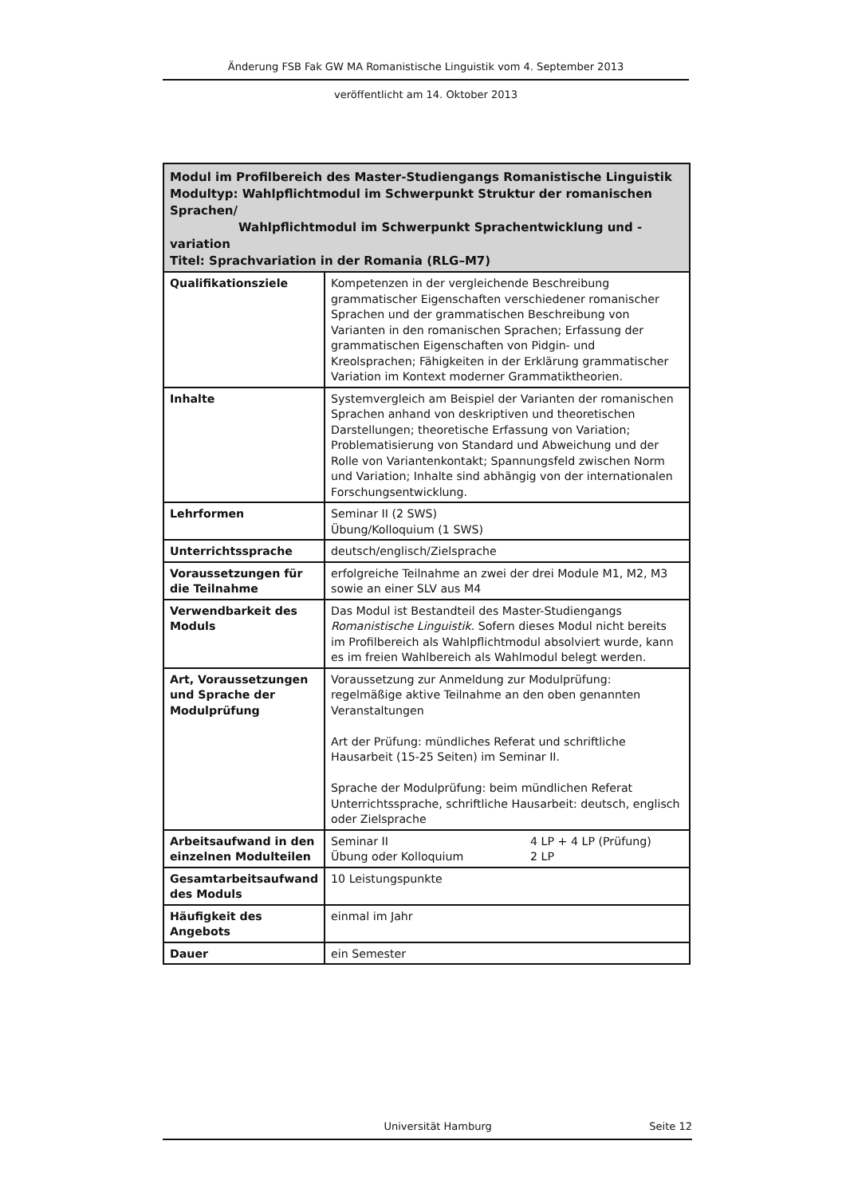Änderung FSB Fak GW MA Romanistische Linguistik vom 4. September 2013
veröffentlicht am 14. Oktober 2013
| Modul im Profilbereich des Master-Studiengangs Romanistische Linguistik Modultyp: Wahlpflichtmodul im Schwerpunkt Struktur der romanischen Sprachen/ Wahlpflichtmodul im Schwerpunkt Sprachentwicklung und -variation Titel: Sprachvariation in der Romania (RLG–M7) | |
| --- | --- |
| Qualifikationsziele | Kompetenzen in der vergleichende Beschreibung grammatischer Eigenschaften verschiedener romanischer Sprachen und der grammatischen Beschreibung von Varianten in den romanischen Sprachen; Erfassung der grammatischen Eigenschaften von Pidgin- und Kreolsprachen; Fähigkeiten in der Erklärung grammatischer Variation im Kontext moderner Grammatiktheorien. |
| Inhalte | Systemvergleich am Beispiel der Varianten der romanischen Sprachen anhand von deskriptiven und theoretischen Darstellungen; theoretische Erfassung von Variation; Problematisierung von Standard und Abweichung und der Rolle von Variantenkontakt; Spannungsfeld zwischen Norm und Variation; Inhalte sind abhängig von der internationalen Forschungsentwicklung. |
| Lehrformen | Seminar II (2 SWS) Übung/Kolloquium (1 SWS) |
| Unterrichtssprache | deutsch/englisch/Zielsprache |
| Voraussetzungen für die Teilnahme | erfolgreiche Teilnahme an zwei der drei Module M1, M2, M3 sowie an einer SLV aus M4 |
| Verwendbarkeit des Moduls | Das Modul ist Bestandteil des Master-Studiengangs Romanistische Linguistik . Sofern dieses Modul nicht bereits im Profilbereich als Wahlpflichtmodul absolviert wurde, kann es im freien Wahlbereich als Wahlmodul belegt werden. |
| Art, Voraussetzungen und Sprache der Modulprüfung | Voraussetzung zur Anmeldung zur Modulprüfung: regelmäßige aktive Teilnahme an den oben genannten Veranstaltungen Art der Prüfung: mündliches Referat und schriftliche Hausarbeit (15-25 Seiten) im Seminar II. Sprache der Modulprüfung: beim mündlichen Referat Unterrichtssprache, schriftliche Hausarbeit: deutsch, englisch oder Zielsprache |
| Arbeitsaufwand in den einzelnen Modulteilen | Seminar II 4 LP + 4 LP (Prüfung) Übung oder Kolloquium 2 LP |
| Gesamtarbeitsaufwand des Moduls | 10 Leistungspunkte |
| Häufigkeit des Angebots | einmal im Jahr |
| Dauer | ein Semester |
Universität Hamburg Seite 12